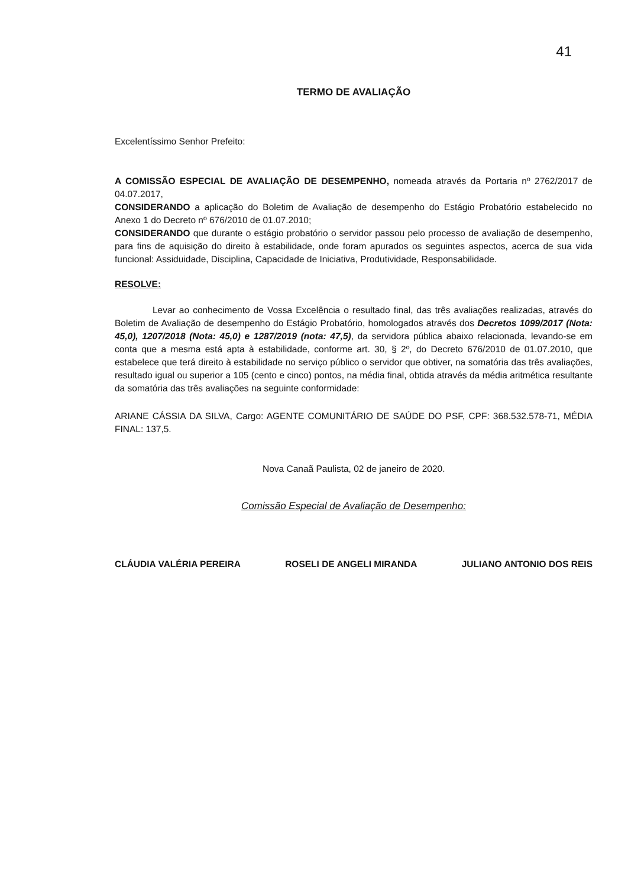41
TERMO DE AVALIAÇÃO
Excelentíssimo Senhor Prefeito:
A COMISSÃO ESPECIAL DE AVALIAÇÃO DE DESEMPENHO, nomeada através da Portaria nº 2762/2017 de 04.07.2017,
CONSIDERANDO a aplicação do Boletim de Avaliação de desempenho do Estágio Probatório estabelecido no Anexo 1 do Decreto nº 676/2010 de 01.07.2010;
CONSIDERANDO que durante o estágio probatório o servidor passou pelo processo de avaliação de desempenho, para fins de aquisição do direito à estabilidade, onde foram apurados os seguintes aspectos, acerca de sua vida funcional: Assiduidade, Disciplina, Capacidade de Iniciativa, Produtividade, Responsabilidade.
RESOLVE:
Levar ao conhecimento de Vossa Excelência o resultado final, das três avaliações realizadas, através do Boletim de Avaliação de desempenho do Estágio Probatório, homologados através dos Decretos 1099/2017 (Nota: 45,0), 1207/2018 (Nota: 45,0) e 1287/2019 (nota: 47,5), da servidora pública abaixo relacionada, levando-se em conta que a mesma está apta à estabilidade, conforme art. 30, § 2º, do Decreto 676/2010 de 01.07.2010, que estabelece que terá direito à estabilidade no serviço público o servidor que obtiver, na somatória das três avaliações, resultado igual ou superior a 105 (cento e cinco) pontos, na média final, obtida através da média aritmética resultante da somatória das três avaliações na seguinte conformidade:
ARIANE CÁSSIA DA SILVA, Cargo: AGENTE COMUNITÁRIO DE SAÚDE DO PSF, CPF: 368.532.578-71, MÉDIA FINAL: 137,5.
Nova Canaã Paulista, 02 de janeiro de 2020.
Comissão Especial de Avaliação de Desempenho:
CLÁUDIA VALÉRIA PEREIRA ROSELI DE ANGELI MIRANDA JULIANO ANTONIO DOS REIS